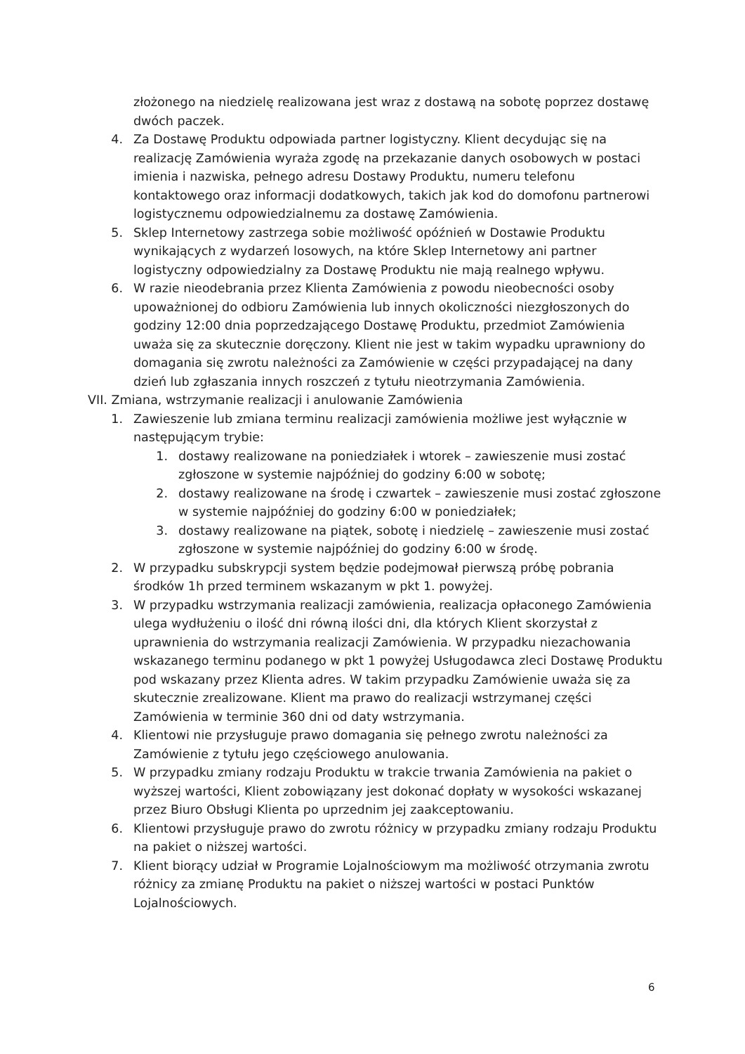złożonego na niedzielę realizowana jest wraz z dostawą na sobotę poprzez dostawę dwóch paczek.
4. Za Dostawę Produktu odpowiada partner logistyczny. Klient decydując się na realizację Zamówienia wyraża zgodę na przekazanie danych osobowych w postaci imienia i nazwiska, pełnego adresu Dostawy Produktu, numeru telefonu kontaktowego oraz informacji dodatkowych, takich jak kod do domofonu partnerowi logistycznemu odpowiedzialnemu za dostawę Zamówienia.
5. Sklep Internetowy zastrzega sobie możliwość opóźnień w Dostawie Produktu wynikających z wydarzeń losowych, na które Sklep Internetowy ani partner logistyczny odpowiedzialny za Dostawę Produktu nie mają realnego wpływu.
6. W razie nieodebrania przez Klienta Zamówienia z powodu nieobecności osoby upoważnionej do odbioru Zamówienia lub innych okoliczności niezgłoszonych do godziny 12:00 dnia poprzedzającego Dostawę Produktu, przedmiot Zamówienia uważa się za skutecznie doręczony. Klient nie jest w takim wypadku uprawniony do domagania się zwrotu należności za Zamówienie w części przypadającej na dany dzień lub zgłaszania innych roszczeń z tytułu nieotrzymania Zamówienia.
VII. Zmiana, wstrzymanie realizacji i anulowanie Zamówienia
1. Zawieszenie lub zmiana terminu realizacji zamówienia możliwe jest wyłącznie w następującym trybie:
1. dostawy realizowane na poniedziałek i wtorek – zawieszenie musi zostać zgłoszone w systemie najpóźniej do godziny 6:00 w sobotę;
2. dostawy realizowane na środę i czwartek – zawieszenie musi zostać zgłoszone w systemie najpóźniej do godziny 6:00 w poniedziałek;
3. dostawy realizowane na piątek, sobotę i niedzielę – zawieszenie musi zostać zgłoszone w systemie najpóźniej do godziny 6:00 w środę.
2. W przypadku subskrypcji system będzie podejmował pierwszą próbę pobrania środków 1h przed terminem wskazanym w pkt 1. powyżej.
3. W przypadku wstrzymania realizacji zamówienia, realizacja opłaconego Zamówienia ulega wydłużeniu o ilość dni równą ilości dni, dla których Klient skorzystał z uprawnienia do wstrzymania realizacji Zamówienia. W przypadku niezachowania wskazanego terminu podanego w pkt 1 powyżej Usługodawca zleci Dostawę Produktu pod wskazany przez Klienta adres. W takim przypadku Zamówienie uważa się za skutecznie zrealizowane. Klient ma prawo do realizacji wstrzymanej części Zamówienia w terminie 360 dni od daty wstrzymania.
4. Klientowi nie przysługuje prawo domagania się pełnego zwrotu należności za Zamówienie z tytułu jego częściowego anulowania.
5. W przypadku zmiany rodzaju Produktu w trakcie trwania Zamówienia na pakiet o wyższej wartości, Klient zobowiązany jest dokonać dopłaty w wysokości wskazanej przez Biuro Obsługi Klienta po uprzednim jej zaakceptowaniu.
6. Klientowi przysługuje prawo do zwrotu różnicy w przypadku zmiany rodzaju Produktu na pakiet o niższej wartości.
7. Klient biorący udział w Programie Lojalnościowym ma możliwość otrzymania zwrotu różnicy za zmianę Produktu na pakiet o niższej wartości w postaci Punktów Lojalnościowych.
6